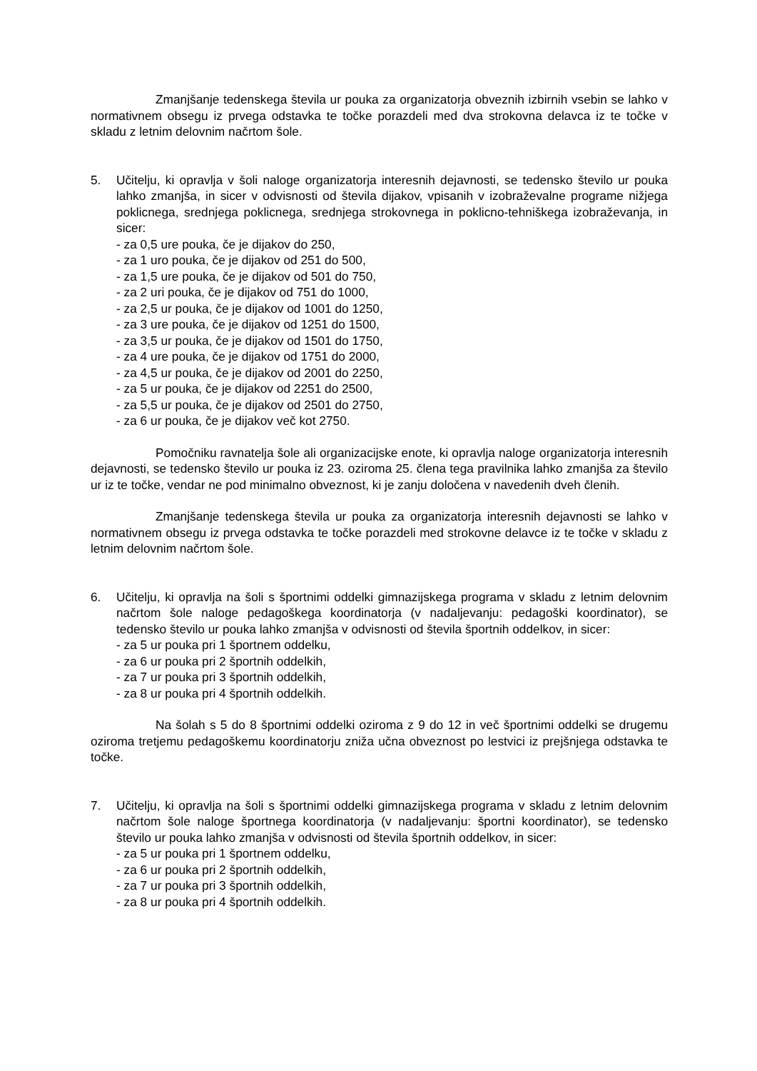Zmanjšanje tedenskega števila ur pouka za organizatorja obveznih izbirnih vsebin se lahko v normativnem obsegu iz prvega odstavka te točke porazdeli med dva strokovna delavca iz te točke v skladu z letnim delovnim načrtom šole.
5. Učitelju, ki opravlja v šoli naloge organizatorja interesnih dejavnosti, se tedensko število ur pouka lahko zmanjša, in sicer v odvisnosti od števila dijakov, vpisanih v izobraževalne programe nižjega poklicnega, srednjega poklicnega, srednjega strokovnega in poklicno-tehniškega izobraževanja, in sicer:
- za 0,5 ure pouka, če je dijakov do 250,
- za 1 uro pouka, če je dijakov od 251 do 500,
- za 1,5 ure pouka, če je dijakov od 501 do 750,
- za 2 uri pouka, če je dijakov od 751 do 1000,
- za 2,5 ur pouka, če je dijakov od 1001 do 1250,
- za 3 ure pouka, če je dijakov od 1251 do 1500,
- za 3,5 ur pouka, če je dijakov od 1501 do 1750,
- za 4 ure pouka, če je dijakov od 1751 do 2000,
- za 4,5 ur pouka, če je dijakov od 2001 do 2250,
- za 5 ur pouka, če je dijakov od 2251 do 2500,
- za 5,5 ur pouka, če je dijakov od 2501 do 2750,
- za 6 ur pouka, če je dijakov več kot 2750.
Pomočniku ravnatelja šole ali organizacijske enote, ki opravlja naloge organizatorja interesnih dejavnosti, se tedensko število ur pouka iz 23. oziroma 25. člena tega pravilnika lahko zmanjša za število ur iz te točke, vendar ne pod minimalno obveznost, ki je zanju določena v navedenih dveh členih.
Zmanjšanje tedenskega števila ur pouka za organizatorja interesnih dejavnosti se lahko v normativnem obsegu iz prvega odstavka te točke porazdeli med strokovne delavce iz te točke v skladu z letnim delovnim načrtom šole.
6. Učitelju, ki opravlja na šoli s športnimi oddelki gimnazijskega programa v skladu z letnim delovnim načrtom šole naloge pedagoškega koordinatorja (v nadaljevanju: pedagoški koordinator), se tedensko število ur pouka lahko zmanjša v odvisnosti od števila športnih oddelkov, in sicer:
- za 5 ur pouka pri 1 športnem oddelku,
- za 6 ur pouka pri 2 športnih oddelkih,
- za 7 ur pouka pri 3 športnih oddelkih,
- za 8 ur pouka pri 4 športnih oddelkih.
Na šolah s 5 do 8 športnimi oddelki oziroma z 9 do 12 in več športnimi oddelki se drugemu oziroma tretjemu pedagoškemu koordinatorju zniža učna obveznost po lestvici iz prejšnjega odstavka te točke.
7. Učitelju, ki opravlja na šoli s športnimi oddelki gimnazijskega programa v skladu z letnim delovnim načrtom šole naloge športnega koordinatorja (v nadaljevanju: športni koordinator), se tedensko število ur pouka lahko zmanjša v odvisnosti od števila športnih oddelkov, in sicer:
- za 5 ur pouka pri 1 športnem oddelku,
- za 6 ur pouka pri 2 športnih oddelkih,
- za 7 ur pouka pri 3 športnih oddelkih,
- za 8 ur pouka pri 4 športnih oddelkih.